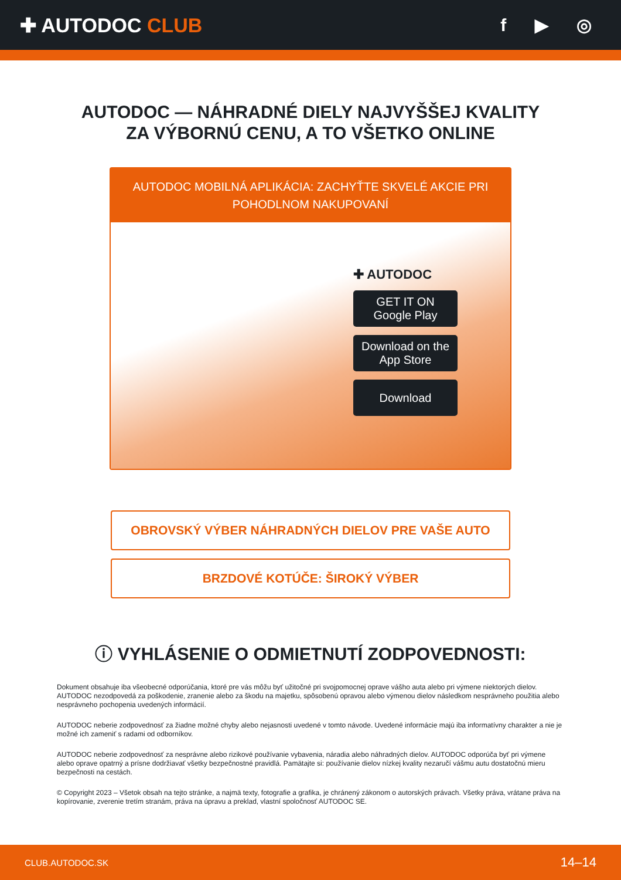✚ AUTODOC CLUB f ▶ ◎
AUTODOC — NÁHRADNÉ DIELY NAJVYŠŠEJ KVALITY
ZA VÝBORNÚ CENU, A TO VŠETKO ONLINE
AUTODOC MOBILNÁ APLIKÁCIA: ZACHYŤTE SKVELÉ AKCIE PRI POHODLNOM NAKUPOVANÍ
✚ AUTODOC
GET IT ON
Google Play
Download on the
App Store
Download
OBROVSKÝ VÝBER NÁHRADNÝCH DIELOV PRE VAŠE AUTO
BRZDOVÉ KOTÚČE: ŠIROKÝ VÝBER
ⓘ VYHLÁSENIE O ODMIETNUTÍ ZODPOVEDNOSTI:
Dokument obsahuje iba všeobecné odporúčania, ktoré pre vás môžu byť užitočné pri svojpomocnej oprave vášho auta alebo pri výmene niektorých dielov. AUTODOC nezodpovedá za poškodenie, zranenie alebo za škodu na majetku, spôsobenú opravou alebo výmenou dielov následkom nesprávneho použitia alebo nesprávneho pochopenia uvedených informácií.
AUTODOC neberie zodpovednosť za žiadne možné chyby alebo nejasnosti uvedené v tomto návode. Uvedené informácie majú iba informatívny charakter a nie je možné ich zameniť s radami od odborníkov.
AUTODOC neberie zodpovednosť za nesprávne alebo rizikové používanie vybavenia, náradia alebo náhradných dielov. AUTODOC odporúča byť pri výmene alebo oprave opatrný a prísne dodržiavať všetky bezpečnostné pravidlá. Pamätajte si: používanie dielov nízkej kvality nezaručí vášmu autu dostatočnú mieru bezpečnosti na cestách.
© Copyright 2023 – Všetok obsah na tejto stránke, a najmä texty, fotografie a grafika, je chránený zákonom o autorských právach. Všetky práva, vrátane práva na kopírovanie, zverenie tretím stranám, práva na úpravu a preklad, vlastní spoločnosť AUTODOC SE.
CLUB.AUTODOC.SK 14–14